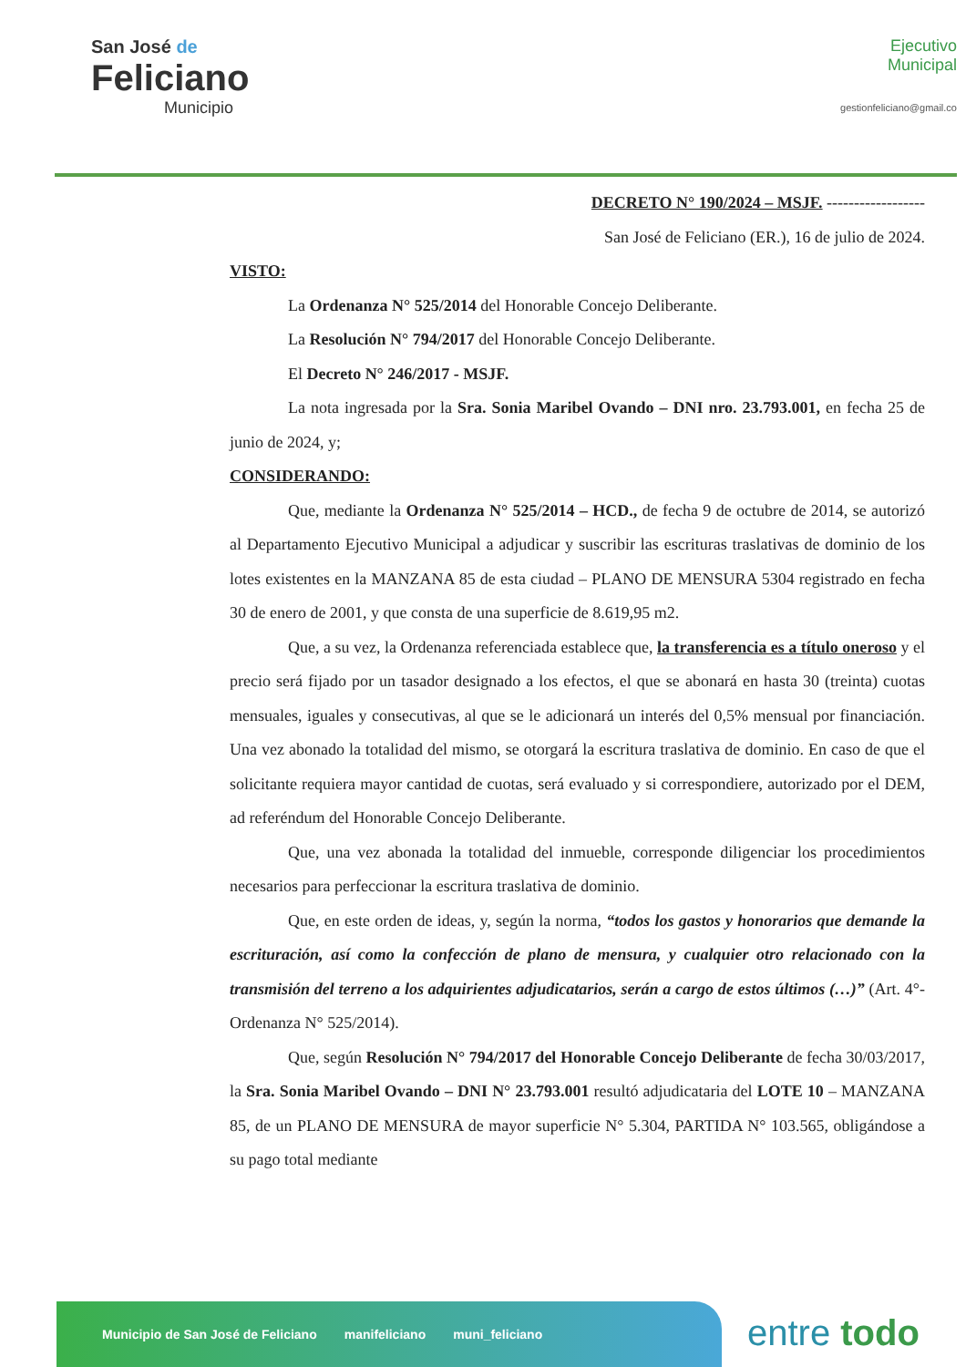San José de
Feliciano
Municipio
Ejecutivo
Municipal
gestionfeliciano@gmail.co
DECRETO N° 190/2024 – MSJF. ------------------
San José de Feliciano (ER.), 16 de julio de 2024.
VISTO:
La Ordenanza N° 525/2014 del Honorable Concejo Deliberante.
La Resolución N° 794/2017 del Honorable Concejo Deliberante.
El Decreto N° 246/2017 - MSJF.
La nota ingresada por la Sra. Sonia Maribel Ovando – DNI nro. 23.793.001, en fecha 25 de junio de 2024, y;
CONSIDERANDO:
Que, mediante la Ordenanza N° 525/2014 – HCD., de fecha 9 de octubre de 2014, se autorizó al Departamento Ejecutivo Municipal a adjudicar y suscribir las escrituras traslativas de dominio de los lotes existentes en la MANZANA 85 de esta ciudad – PLANO DE MENSURA 5304 registrado en fecha 30 de enero de 2001, y que consta de una superficie de 8.619,95 m2.
Que, a su vez, la Ordenanza referenciada establece que, la transferencia es a título oneroso y el precio será fijado por un tasador designado a los efectos, el que se abonará en hasta 30 (treinta) cuotas mensuales, iguales y consecutivas, al que se le adicionará un interés del 0,5% mensual por financiación. Una vez abonado la totalidad del mismo, se otorgará la escritura traslativa de dominio. En caso de que el solicitante requiera mayor cantidad de cuotas, será evaluado y si correspondiere, autorizado por el DEM, ad referéndum del Honorable Concejo Deliberante.
Que, una vez abonada la totalidad del inmueble, corresponde diligenciar los procedimientos necesarios para perfeccionar la escritura traslativa de dominio.
Que, en este orden de ideas, y, según la norma, “todos los gastos y honorarios que demande la escrituración, así como la confección de plano de mensura, y cualquier otro relacionado con la transmisión del terreno a los adquirientes adjudicatarios, serán a cargo de estos últimos (…)” (Art. 4°- Ordenanza N° 525/2014).
Que, según Resolución N° 794/2017 del Honorable Concejo Deliberante de fecha 30/03/2017, la Sra. Sonia Maribel Ovando – DNI N° 23.793.001 resultó adjudicataria del LOTE 10 – MANZANA 85, de un PLANO DE MENSURA de mayor superficie N° 5.304, PARTIDA N° 103.565, obligándose a su pago total mediante
Municipio de San José de Feliciano manifeliciano muni_feliciano
entre todo